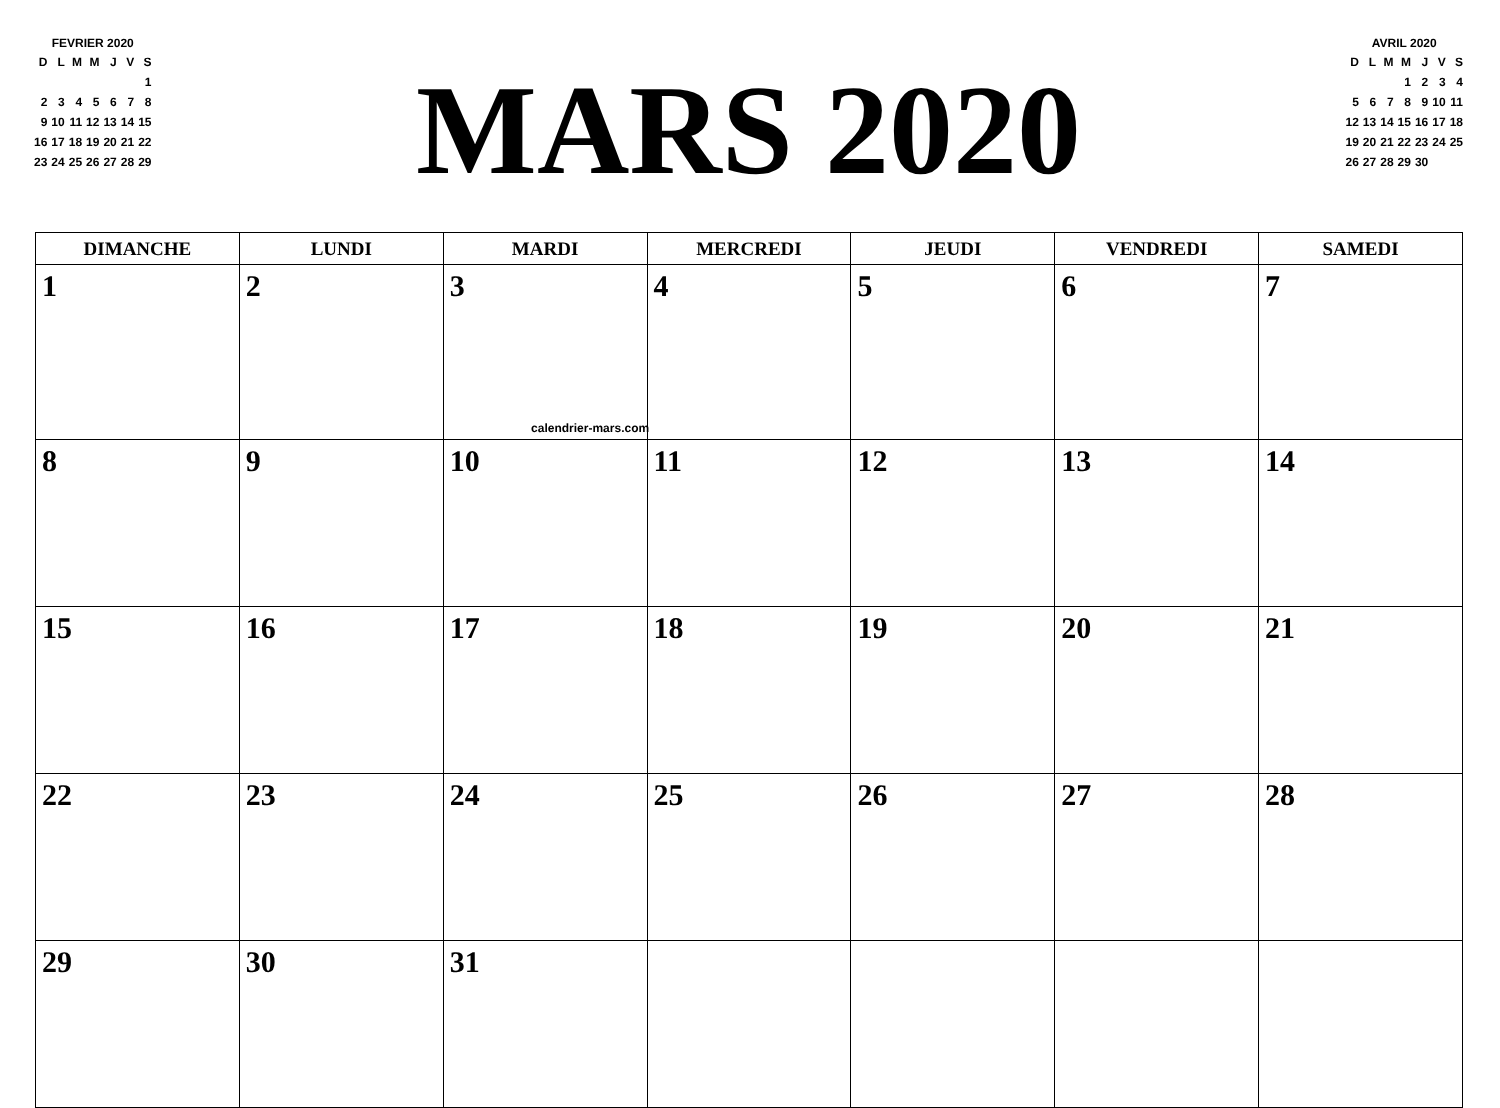FEVRIER 2020
| D | L | M | M | J | V | S |
| --- | --- | --- | --- | --- | --- | --- |
| | | | | | | 1 |
| 2 | 3 | 4 | 5 | 6 | 7 | 8 |
| 9 | 10 | 11 | 12 | 13 | 14 | 15 |
| 16 | 17 | 18 | 19 | 20 | 21 | 22 |
| 23 | 24 | 25 | 26 | 27 | 28 | 29 |
MARS 2020
AVRIL 2020
| D | L | M | M | J | V | S |
| --- | --- | --- | --- | --- | --- | --- |
| | | | 1 | 2 | 3 | 4 |
| 5 | 6 | 7 | 8 | 9 | 10 | 11 |
| 12 | 13 | 14 | 15 | 16 | 17 | 18 |
| 19 | 20 | 21 | 22 | 23 | 24 | 25 |
| 26 | 27 | 28 | 29 | 30 | | |
| DIMANCHE | LUNDI | MARDI | MERCREDI | JEUDI | VENDREDI | SAMEDI |
| --- | --- | --- | --- | --- | --- | --- |
| 1 | 2 | 3 calendrier-mars.com | 4 | 5 | 6 | 7 |
| 8 | 9 | 10 | 11 | 12 | 13 | 14 |
| 15 | 16 | 17 | 18 | 19 | 20 | 21 |
| 22 | 23 | 24 | 25 | 26 | 27 | 28 |
| 29 | 30 | 31 | | | | |